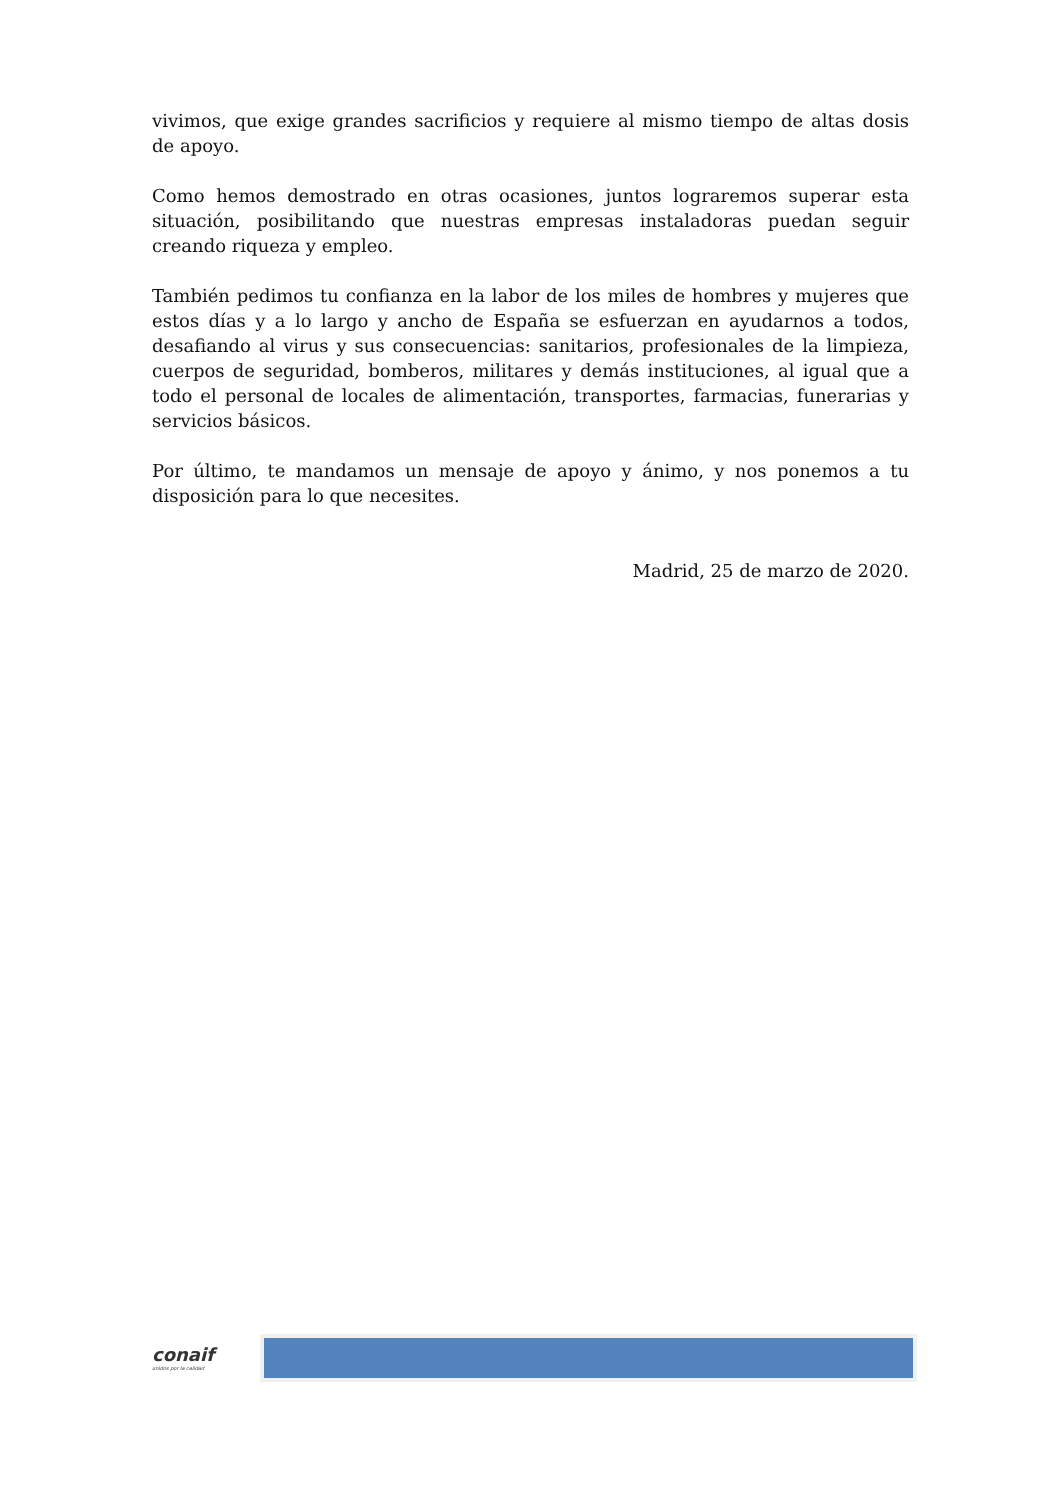vivimos, que exige grandes sacrificios y requiere al mismo tiempo de altas dosis de apoyo.
Como hemos demostrado en otras ocasiones, juntos lograremos superar esta situación, posibilitando que nuestras empresas instaladoras puedan seguir creando riqueza y empleo.
También pedimos tu confianza en la labor de los miles de hombres y mujeres que estos días y a lo largo y ancho de España se esfuerzan en ayudarnos a todos, desafiando al virus y sus consecuencias: sanitarios, profesionales de la limpieza, cuerpos de seguridad, bomberos, militares y demás instituciones, al igual que a todo el personal de locales de alimentación, transportes, farmacias, funerarias y servicios básicos.
Por último, te mandamos un mensaje de apoyo y ánimo, y nos ponemos a tu disposición para lo que necesites.
Madrid, 25 de marzo de 2020.
conaif
unidos por la calidad